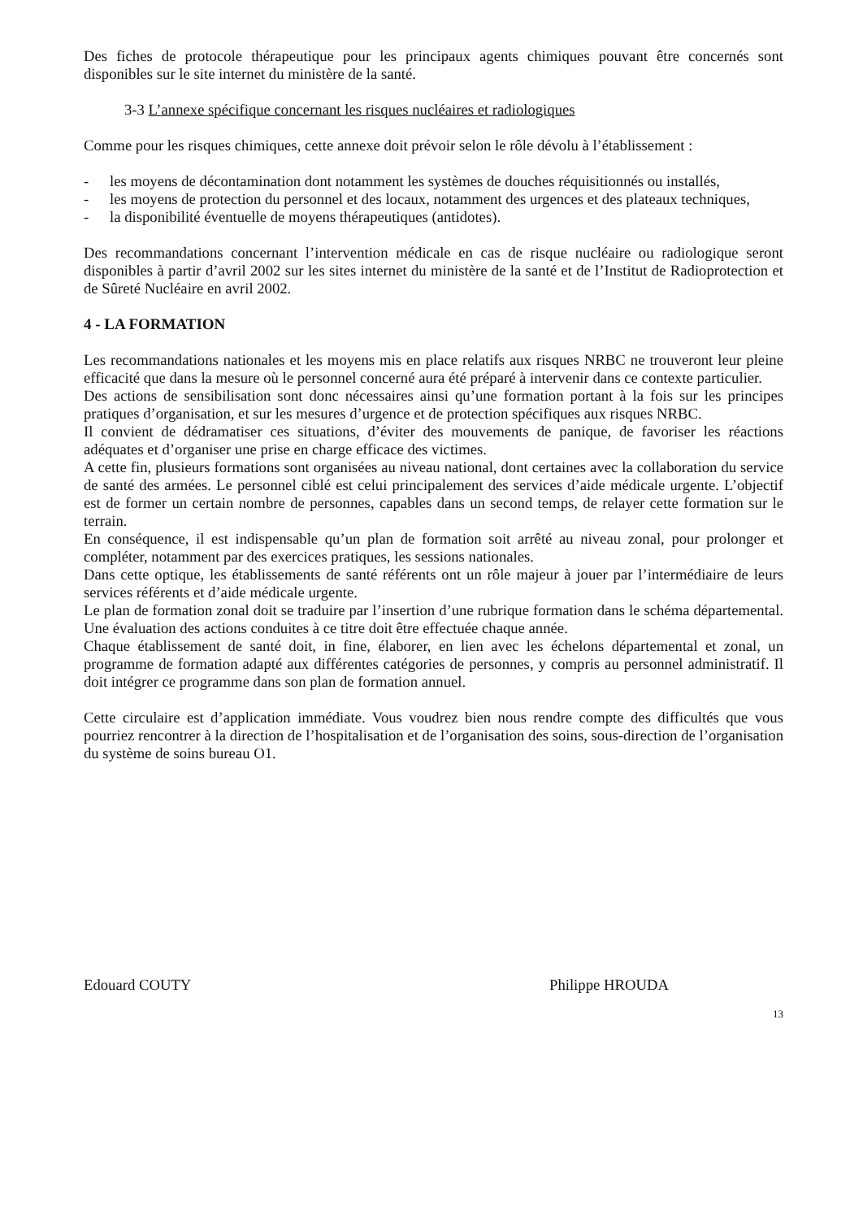Des fiches de protocole thérapeutique pour les principaux agents chimiques pouvant être concernés sont disponibles sur le site internet du ministère de la santé.
3-3 L’annexe spécifique concernant les risques nucléaires et radiologiques
Comme pour les risques chimiques, cette annexe doit prévoir selon le rôle dévolu à l’établissement :
- les moyens de décontamination dont notamment les systèmes de douches réquisitionnés ou installés,
- les moyens de protection du personnel et des locaux, notamment des urgences et des plateaux techniques,
- la disponibilité éventuelle de moyens thérapeutiques (antidotes).
Des recommandations concernant l’intervention médicale en cas de risque nucléaire ou radiologique seront disponibles à partir d’avril 2002 sur les sites internet du ministère de la santé et de l’Institut de Radioprotection et de Sûreté Nucléaire en avril 2002.
4 - LA FORMATION
Les recommandations nationales et les moyens mis en place relatifs aux risques NRBC ne trouveront leur pleine efficacité que dans la mesure où le personnel concerné aura été préparé à intervenir dans ce contexte particulier.
Des actions de sensibilisation sont donc nécessaires ainsi qu’une formation portant à la fois sur les principes pratiques d’organisation, et sur les mesures d’urgence et de protection spécifiques aux risques NRBC.
Il convient de dédramatiser ces situations, d’éviter des mouvements de panique, de favoriser les réactions adéquates et d’organiser une prise en charge efficace des victimes.
A cette fin, plusieurs formations sont organisées au niveau national, dont certaines avec la collaboration du service de santé des armées. Le personnel ciblé est celui principalement des services d’aide médicale urgente. L’objectif est de former un certain nombre de personnes, capables dans un second temps, de relayer cette formation sur le terrain.
En conséquence, il est indispensable qu’un plan de formation soit arrêté au niveau zonal, pour prolonger et compléter, notamment par des exercices pratiques, les sessions nationales.
Dans cette optique, les établissements de santé référents ont un rôle majeur à jouer par l’intermédiaire de leurs services référents et d’aide médicale urgente.
Le plan de formation zonal doit se traduire par l’insertion d’une rubrique formation dans le schéma départemental. Une évaluation des actions conduites à ce titre doit être effectuée chaque année.
Chaque établissement de santé doit, in fine, élaborer, en lien avec les échelons départemental et zonal, un programme de formation adapté aux différentes catégories de personnes, y compris au personnel administratif. Il doit intégrer ce programme dans son plan de formation annuel.
Cette circulaire est d’application immédiate. Vous voudrez bien nous rendre compte des difficultés que vous pourriez rencontrer à la direction de l’hospitalisation et de l’organisation des soins, sous-direction de l’organisation du système de soins bureau O1.
Edouard COUTY Philippe HROUDA
13